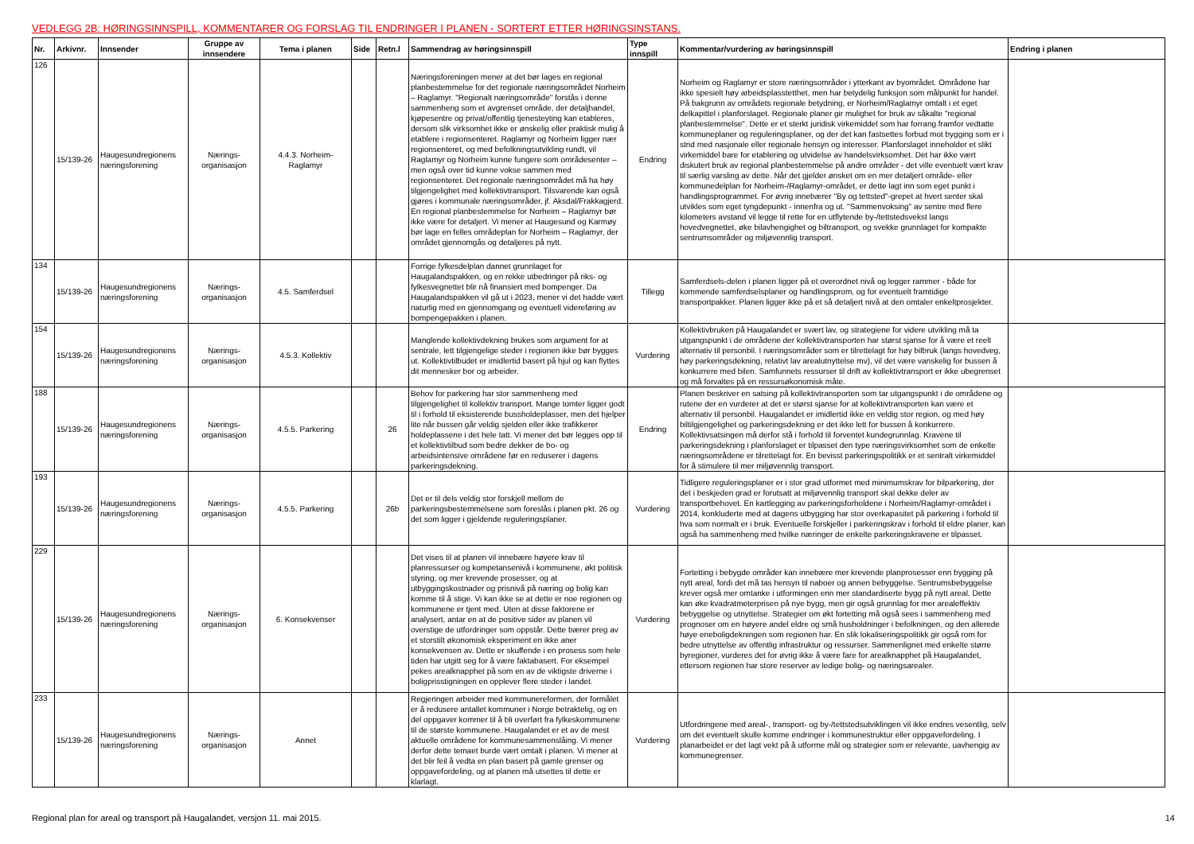VEDLEGG 2B: HØRINGSINNSPILL, KOMMENTARER OG FORSLAG TIL ENDRINGER I PLANEN - SORTERT ETTER HØRINGSINSTANS.
| Nr. | Arkivnr. | Innsender | Gruppe av innsendere | Tema i planen | Side | Retn.l | Sammendrag av høringsinnspill | Type innspill | Kommentar/vurdering av høringsinnspill | Endring i planen |
| --- | --- | --- | --- | --- | --- | --- | --- | --- | --- | --- |
| 126 | 15/139-26 | Haugesundregionens næringsforening | Nærings-organisasjon | 4.4.3. Norheim-Raglamyr | | | Næringsforeningen mener at det bør lages en regional planbestemmelse for det regionale næringsområdet Norheim – Raglamyr. "Regionalt næringsområde" forstås i denne sammenheng som et avgrenset område, der detaljhandel, kjøpesentre og privat/offentlig tjenesteyting kan etableres, dersom slik virksomhet ikke er ønskelig eller praktisk mulig å etablere i regionsenteret. Raglamyr og Norheim ligger nær regionsenteret, og med befolkningsutvikling rundt, vil Raglamyr og Norheim kunne fungere som områdesenter – men også over tid kunne vokse sammen med regionsenteret. Det regionale næringsområdet må ha høy tilgjengelighet med kollektivtransport. Tilsvarende kan også gjøres i kommunale næringsområder, jf. Aksdal/Frakkagjerd. En regional planbestemmelse for Norheim – Raglamyr bør ikke være for detaljert. Vi mener at Haugesund og Karmøy bør lage en felles områdeplan for Norheim – Raglamyr, der området gjennomgås og detaljeres på nytt. | Endring | Norheim og Raglamyr er store næringsområder i ytterkant av byområdet. Områdene har ikke spesielt høy arbeidsplasstetthet, men har betydelig funksjon som målpunkt for handel. På bakgrunn av områdets regionale betydning, er Norheim/Raglamyr omtalt i et eget delkapittel i planforslaget. Regionale planer gir mulighet for bruk av såkalte "regional planbestemmelse". Dette er et sterkt juridisk virkemiddel som har forrang framfor vedtatte kommuneplaner og reguleringsplaner, og der det kan fastsettes forbud mot bygging som er i strid med nasjonale eller regionale hensyn og interesser. Planforslaget inneholder et slikt virkemiddel bare for etablering og utvidelse av handelsvirksomhet. Det har ikke vært diskutert bruk av regional planbestemmelse på andre områder - det ville eventuelt vært krav til særlig varsling av dette. Når det gjelder ønsket om en mer detaljert område- eller kommunedelplan for Norheim-/Raglamyr-området, er dette lagt inn som eget punkt i handlingsprogrammet. For øvrig innebærer "By og tettsted"-grepet at hvert senter skal utvikles som eget tyngdepunkt - innenfra og ut. "Sammenvoksing" av sentre med flere kilometers avstand vil legge til rette for en utflytende by-/tettstedsvekst langs hovedvegnettet, øke bilavhengighet og biltransport, og svekke grunnlaget for kompakte sentrumsområder og miljøvennlig transport. | |
| 134 | 15/139-26 | Haugesundregionens næringsforening | Nærings-organisasjon | 4.5. Samferdsel | | | Forrige fylkesdelplan dannet grunnlaget for Haugalandspakken, og en rekke utbedringer på riks- og fylkesvegnettet blir nå finansiert med bompenger. Da Haugalandspakken vil gå ut i 2023, mener vi det hadde vært naturlig med en gjennomgang og eventuell videreføring av bompengepakken i planen. | Tillegg | Samferdsels-delen i planen ligger på et overordnet nivå og legger rammer - både for kommende samferdselsplaner og handlingsprom, og for eventuelt framtidige transportpakker. Planen ligger ikke på et så detaljert nivå at den omtaler enkeltprosjekter. | |
| 154 | 15/139-26 | Haugesundregionens næringsforening | Nærings-organisasjon | 4.5.3. Kollektiv | | | Manglende kollektivdekning brukes som argument for at sentrale, lett tilgjengelige steder i regionen ikke bør bygges ut. Kollektivtilbudet er imidlertid basert på hjul og kan flyttes dit mennesker bor og arbeider. | Vurdering | Kollektivbruken på Haugalandet er svært lav, og strategiene for videre utvikling må ta utgangspunkt i de områdene der kollektivtransporten har størst sjanse for å være et reelt alternativ til personbil. I næringsområder som er tilrettelagt for høy bilbruk (langs hovedveg, høy parkeringsdekning, relativt lav arealutnyttelse mv), vil det være vanskelig for bussen å konkurrere med bilen. Samfunnets ressurser til drift av kollektivtransport er ikke ubegrenset og må forvaltes på en ressursøkonomisk måte. | |
| 188 | 15/139-26 | Haugesundregionens næringsforening | Nærings-organisasjon | 4.5.5. Parkering | | 26 | Behov for parkering har stor sammenheng med tilgjengelighet til kollektiv transport. Mange tomter ligger godt til i forhold til eksisterende bussholdeplasser, men det hjelper lite når bussen går veldig sjelden eller ikke trafikkerer holdeplassene i det hele tatt. Vi mener det bør legges opp til et kollektivtilbud som bedre dekker de bo- og arbeidsintensive områdene før en reduserer i dagens parkeringsdekning. | Endring | Planen beskriver en satsing på kollektivtransporten som tar utgangspunkt i de områdene og rutene der en vurderer at det er størst sjanse for at kollektivtransporten kan være et alternativ til personbil. Haugalandet er imidlertid ikke en veldig stor region, og med høy biltilgjengelighet og parkeringsdekning er det ikke lett for bussen å konkurrere. Kollektivsatsingen må derfor stå i forhold til forventet kundegrunnlag. Kravene til parkeringsdekning i planforslaget er tilpasset den type næringsvirksomhet som de enkelte næringsområdene er tilrettelagt for. En bevisst parkeringspolitikk er et sentralt virkemiddel for å stimulere til mer miljøvennlig transport. | |
| 193 | 15/139-26 | Haugesundregionens næringsforening | Nærings-organisasjon | 4.5.5. Parkering | | 26b | Det er til dels veldig stor forskjell mellom de parkeringsbestemmelsene som foreslås i planen pkt. 26 og det som ligger i gjeldende reguleringsplaner. | Vurdering | Tidligere reguleringsplaner er i stor grad utformet med minimumskrav for bilparkering, der det i beskjeden grad er forutsatt at miljøvennlig transport skal dekke deler av transportbehovet. En kartlegging av parkeringsforholdene i Norheim/Raglamyr-området i 2014, konkluderte med at dagens utbygging har stor overkapasitet på parkering i forhold til hva som normalt er i bruk. Eventuelle forskjeller i parkeringskrav i forhold til eldre planer, kan også ha sammenheng med hvilke næringer de enkelte parkeringskravene er tilpasset. | |
| 229 | 15/139-26 | Haugesundregionens næringsforening | Nærings-organisasjon | 6. Konsekvenser | | | Det vises til at planen vil innebære høyere krav til planressurser og kompetansenivå i kommunene, økt politisk styring, og mer krevende prosesser, og at utbyggingskostnader og prisnivå på næring og bolig kan komme til å stige. Vi kan ikke se at dette er noe regionen og kommunene er tjent med. Uten at disse faktorene er analysert, antar en at de positive sider av planen vil overstige de utfordringer som oppstår. Dette bærer preg av et storstilt økonomisk eksperiment en ikke aner konsekvensen av. Dette er skuffende i en prosess som hele tiden har utgitt seg for å være faktabasert. For eksempel pekes arealknapphet på som en av de viktigste driverne i boligprisstigningen en opplever flere steder i landet. | Vurdering | Fortetting i bebygde områder kan innebære mer krevende planprosesser enn bygging på nytt areal, fordi det må tas hensyn til naboer og annen bebyggelse. Sentrumsbebyggelse krever også mer omtanke i utformingen enn mer standardiserte bygg på nytt areal. Dette kan øke kvadratmeterprisen på nye bygg, men gir også grunnlag for mer arealeffektiv bebyggelse og utnyttelse. Strategier om økt fortetting må også sees i sammenheng med prognoser om en høyere andel eldre og små husholdninger i befolkningen, og den allerede høye eneboligdekningen som regionen har. En slik lokaliseringspolitikk gir også rom for bedre utnyttelse av offentlig infrastruktur og ressurser. Sammenlignet med enkelte større byregioner, vurderes det for øvrig ikke å være fare for arealknapphet på Haugalandet, ettersom regionen har store reserver av ledige bolig- og næringsarealer. | |
| 233 | 15/139-26 | Haugesundregionens næringsforening | Nærings-organisasjon | Annet | | | Regjeringen arbeider med kommunereformen, der formålet er å redusere antallet kommuner i Norge betraktelig, og en del oppgaver kommer til å bli overført fra fylkeskommunene til de største kommunene. Haugalandet er et av de mest aktuelle områdene for kommunesammenslåing. Vi mener derfor dette temaet burde vært omtalt i planen. Vi mener at det blir feil å vedta en plan basert på gamle grenser og oppgavefordeling, og at planen må utsettes til dette er klarlagt. | Vurdering | Utfordringene med areal-, transport- og by-/tettstedsutviklingen vil ikke endres vesentlig, selv om det eventuelt skulle komme endringer i kommunestruktur eller oppgavefordeling. I planarbeidet er det lagt vekt på å utforme mål og strategier som er relevante, uavhengig av kommunegrenser. | |
Regional plan for areal og transport på Haugalandet, versjon 11. mai 2015. 14